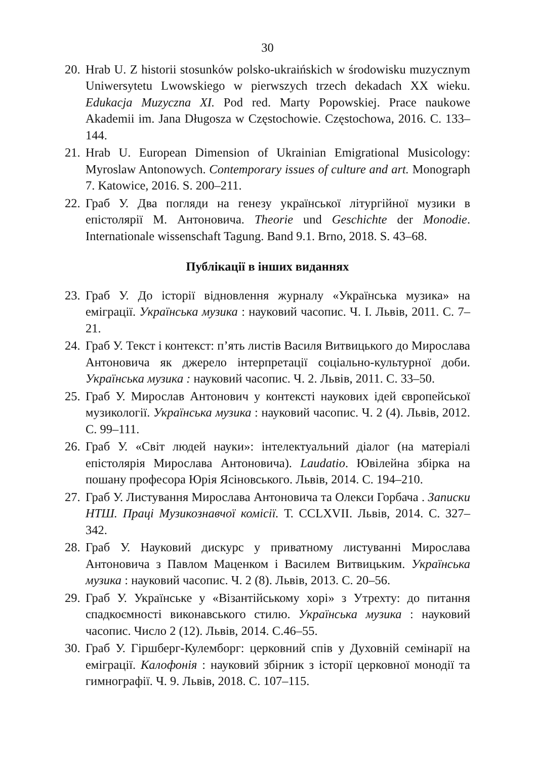30
20. Hrab U. Z historii stosunków polsko-ukraińskich w środowisku muzycznym Uniwersytetu Lwowskiego w pierwszych trzech dekadach XX wieku. Edukacja Muzyczna XI. Pod red. Marty Popowskiej. Prace naukowe Akademii im. Jana Długosza w Częstochowie. Częstochowa, 2016. С. 133–144.
21. Hrab U. European Dimension of Ukrainian Emigrational Musicology: Myroslaw Antonowych. Contemporary issues of culture and art. Monograph 7. Katowice, 2016. S. 200–211.
22. Граб У. Два погляди на генезу української літургійної музики в епістолярії М. Антоновича. Theorie und Geschichte der Monodie. Internationale wissenschaft Tagung. Band 9.1. Brno, 2018. S. 43–68.
Публікації в інших виданнях
23. Граб У. До історії відновлення журналу «Українська музика» на еміграції. Українська музика : науковий часопис. Ч. І. Львів, 2011. С. 7–21.
24. Граб У. Текст і контекст: п’ять листів Василя Витвицького до Мирослава Антоновича як джерело інтерпретації соціально-культурної доби. Українська музика : науковий часопис. Ч. 2. Львів, 2011. С. 33–50.
25. Граб У. Мирослав Антонович у контексті наукових ідей європейської музикології. Українська музика : науковий часопис. Ч. 2 (4). Львів, 2012. С. 99–111.
26. Граб У. «Світ людей науки»: інтелектуальний діалог (на матеріалі епістолярія Мирослава Антоновича). Laudatio. Ювілейна збірка на пошану професора Юрія Ясіновського. Львів, 2014. С. 194–210.
27. Граб У. Листування Мирослава Антоновича та Олекси Горбача . Записки НТШ. Праці Музикознавчої комісії. Т. CCLXVII. Львів, 2014. С. 327–342.
28. Граб У. Науковий дискурс у приватному листуванні Мирослава Антоновича з Павлом Маценком і Василем Витвицьким. Українська музика : науковий часопис. Ч. 2 (8). Львів, 2013. С. 20–56.
29. Граб У. Українське у «Візантійському хорі» з Утрехту: до питання спадкоємності виконавського стилю. Українська музика : науковий часопис. Число 2 (12). Львів, 2014. С.46–55.
30. Граб У. Гіршберг-Кулемборг: церковний спів у Духовній семінарії на еміграції. Калофонія : науковий збірник з історії церковної монодії та гимнографії. Ч. 9. Львів, 2018. С. 107–115.